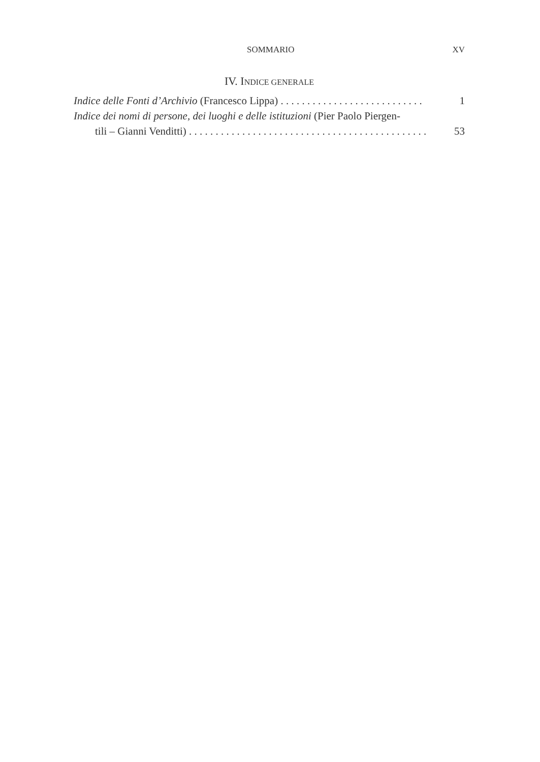SOMMARIO XV
IV. INDICE GENERALE
Indice delle Fonti d’Archivio (Francesco Lippa) . . . . . . . . . . . . . . . . . . . . . . . . . . . 1
Indice dei nomi di persone, dei luoghi e delle istituzioni (Pier Paolo Piergen-
tili – Gianni Venditti) . . . . . . . . . . . . . . . . . . . . . . . . . . . . . . . . . . . . . . . . . . . . . 53